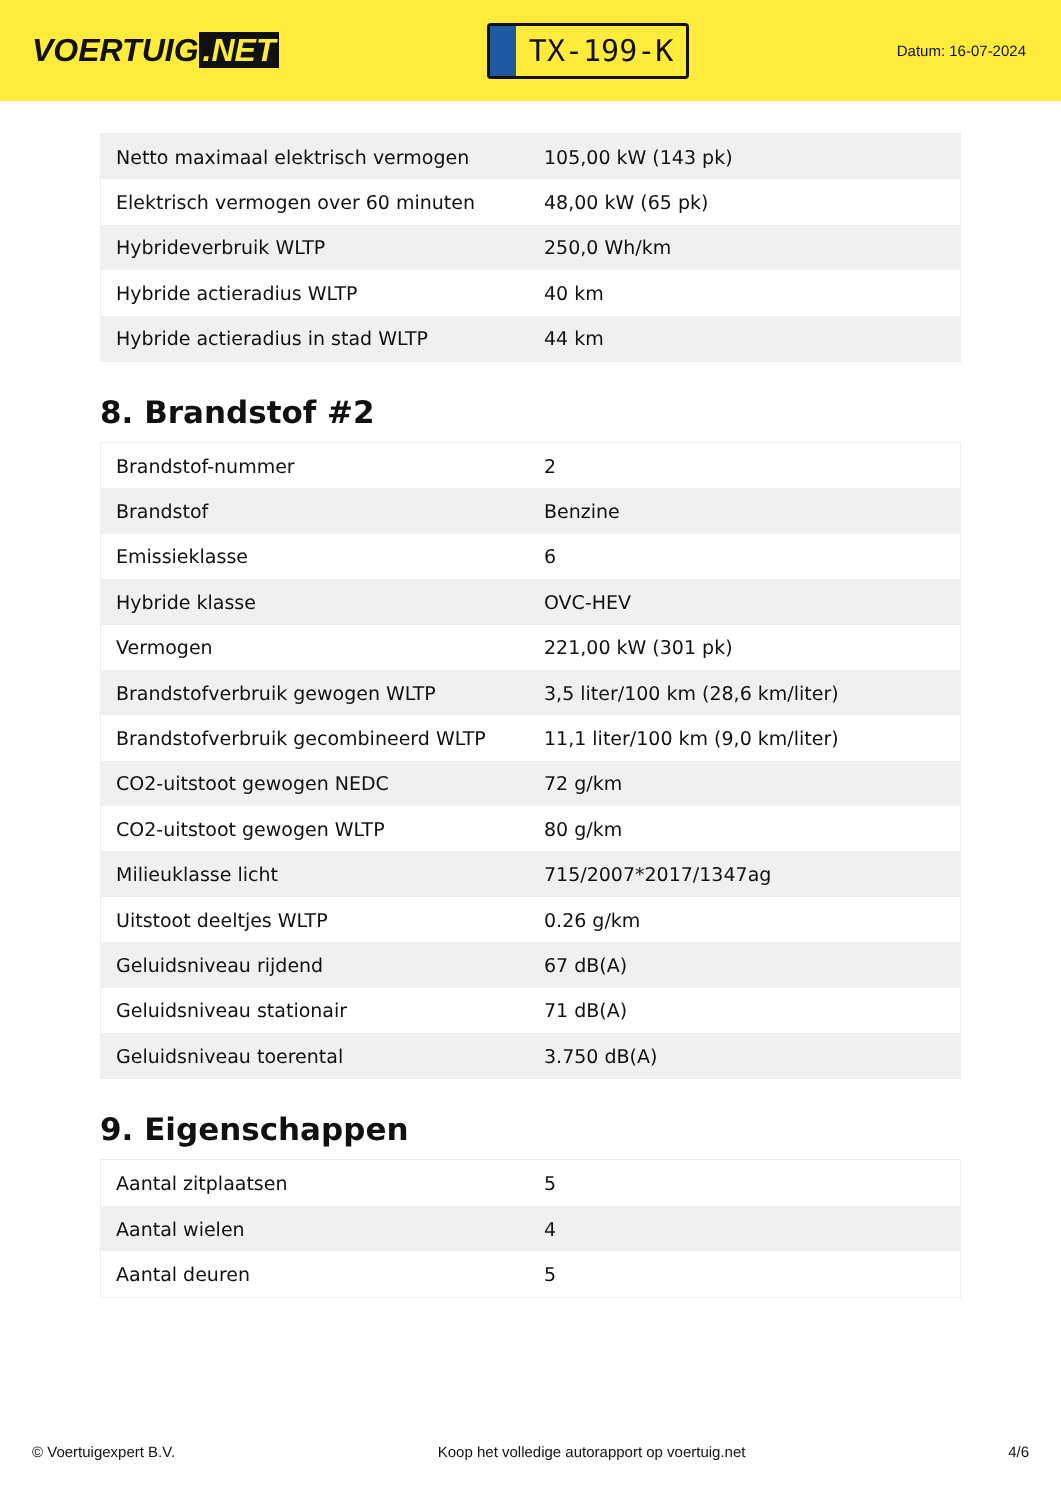VOERTUIG.NET
TX-199-K
Datum: 16-07-2024
| Netto maximaal elektrisch vermogen | 105,00 kW (143 pk) |
| Elektrisch vermogen over 60 minuten | 48,00 kW (65 pk) |
| Hybrideverbruik WLTP | 250,0 Wh/km |
| Hybride actieradius WLTP | 40 km |
| Hybride actieradius in stad WLTP | 44 km |
8. Brandstof #2
| Brandstof-nummer | 2 |
| Brandstof | Benzine |
| Emissieklasse | 6 |
| Hybride klasse | OVC-HEV |
| Vermogen | 221,00 kW (301 pk) |
| Brandstofverbruik gewogen WLTP | 3,5 liter/100 km (28,6 km/liter) |
| Brandstofverbruik gecombineerd WLTP | 11,1 liter/100 km (9,0 km/liter) |
| CO2-uitstoot gewogen NEDC | 72 g/km |
| CO2-uitstoot gewogen WLTP | 80 g/km |
| Milieuklasse licht | 715/2007*2017/1347ag |
| Uitstoot deeltjes WLTP | 0.26 g/km |
| Geluidsniveau rijdend | 67 dB(A) |
| Geluidsniveau stationair | 71 dB(A) |
| Geluidsniveau toerental | 3.750 dB(A) |
9. Eigenschappen
| Aantal zitplaatsen | 5 |
| Aantal wielen | 4 |
| Aantal deuren | 5 |
© Voertuigexpert B.V. Koop het volledige autorapport op voertuig.net 4/6